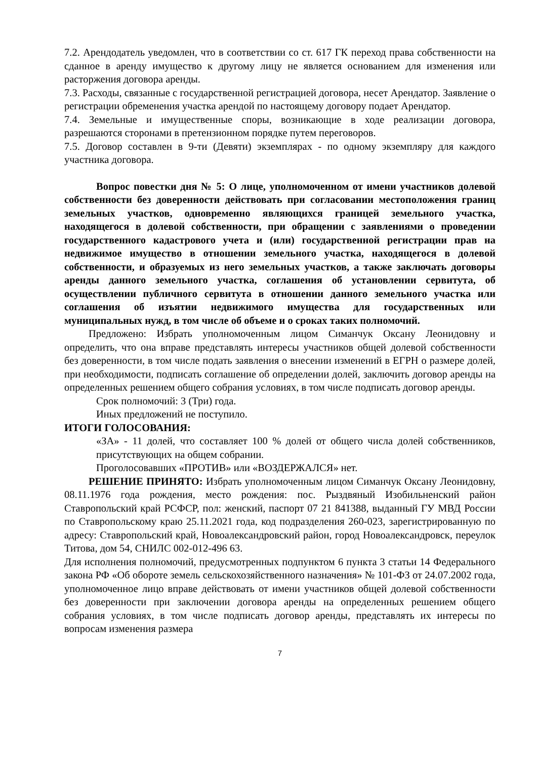7.2. Арендодатель уведомлен, что в соответствии со ст. 617 ГК переход права собственности на сданное в аренду имущество к другому лицу не является основанием для изменения или расторжения договора аренды.
7.3. Расходы, связанные с государственной регистрацией договора, несет Арендатор. Заявление о регистрации обременения участка арендой по настоящему договору подает Арендатор.
7.4. Земельные и имущественные споры, возникающие в ходе реализации договора, разрешаются сторонами в претензионном порядке путем переговоров.
7.5. Договор составлен в 9-ти (Девяти) экземплярах - по одному экземпляру для каждого участника договора.
Вопрос повестки дня № 5: О лице, уполномоченном от имени участников долевой собственности без доверенности действовать при согласовании местоположения границ земельных участков, одновременно являющихся границей земельного участка, находящегося в долевой собственности, при обращении с заявлениями о проведении государственного кадастрового учета и (или) государственной регистрации прав на недвижимое имущество в отношении земельного участка, находящегося в долевой собственности, и образуемых из него земельных участков, а также заключать договоры аренды данного земельного участка, соглашения об установлении сервитута, об осуществлении публичного сервитута в отношении данного земельного участка или соглашения об изъятии недвижимого имущества для государственных или муниципальных нужд, в том числе об объеме и о сроках таких полномочий.
Предложено: Избрать уполномоченным лицом Симанчук Оксану Леонидовну и определить, что она вправе представлять интересы участников общей долевой собственности без доверенности, в том числе подать заявления о внесении изменений в ЕГРН о размере долей, при необходимости, подписать соглашение об определении долей, заключить договор аренды на определенных решением общего собрания условиях, в том числе подписать договор аренды.
Срок полномочий: 3 (Три) года.
Иных предложений не поступило.
ИТОГИ ГОЛОСОВАНИЯ:
«ЗА» - 11 долей, что составляет 100 % долей от общего числа долей собственников, присутствующих на общем собрании.
Проголосовавших «ПРОТИВ» или «ВОЗДЕРЖАЛСЯ» нет.
РЕШЕНИЕ ПРИНЯТО: Избрать уполномоченным лицом Симанчук Оксану Леонидовну, 08.11.1976 года рождения, место рождения: пос. Рыздвяный Изобильненский район Ставропольский край РСФСР, пол: женский, паспорт 07 21 841388, выданный ГУ МВД России по Ставропольскому краю 25.11.2021 года, код подразделения 260-023, зарегистрированную по адресу: Ставропольский край, Новоалександровский район, город Новоалександровск, переулок Титова, дом 54, СНИЛС 002-012-496 63.
Для исполнения полномочий, предусмотренных подпунктом 6 пункта 3 статьи 14 Федерального закона РФ «Об обороте земель сельскохозяйственного назначения» № 101-ФЗ от 24.07.2002 года, уполномоченное лицо вправе действовать от имени участников общей долевой собственности без доверенности при заключении договора аренды на определенных решением общего собрания условиях, в том числе подписать договор аренды, представлять их интересы по вопросам изменения размера
7